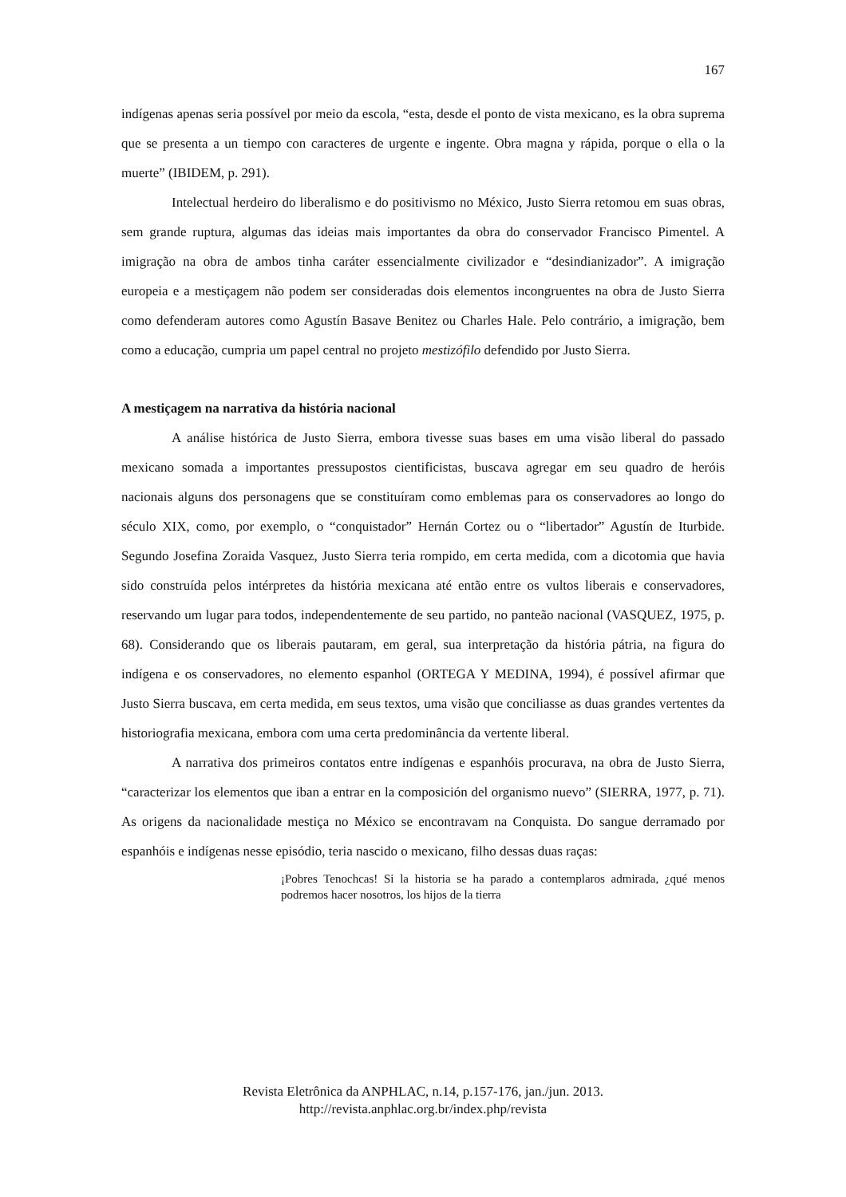167
indígenas apenas seria possível por meio da escola, “esta, desde el ponto de vista mexicano, es la obra suprema que se presenta a un tiempo con caracteres de urgente e ingente. Obra magna y rápida, porque o ella o la muerte” (IBIDEM, p. 291).
Intelectual herdeiro do liberalismo e do positivismo no México, Justo Sierra retomou em suas obras, sem grande ruptura, algumas das ideias mais importantes da obra do conservador Francisco Pimentel. A imigração na obra de ambos tinha caráter essencialmente civilizador e “desindianizador”. A imigração europeia e a mestiçagem não podem ser consideradas dois elementos incongruentes na obra de Justo Sierra como defenderam autores como Agustín Basave Benitez ou Charles Hale. Pelo contrário, a imigração, bem como a educação, cumpria um papel central no projeto mestizófilo defendido por Justo Sierra.
A mestiçagem na narrativa da história nacional
A análise histórica de Justo Sierra, embora tivesse suas bases em uma visão liberal do passado mexicano somada a importantes pressupostos cientificistas, buscava agregar em seu quadro de heróis nacionais alguns dos personagens que se constituíram como emblemas para os conservadores ao longo do século XIX, como, por exemplo, o “conquistador” Hernán Cortez ou o “libertador” Agustín de Iturbide. Segundo Josefina Zoraida Vasquez, Justo Sierra teria rompido, em certa medida, com a dicotomia que havia sido construída pelos intérpretes da história mexicana até então entre os vultos liberais e conservadores, reservando um lugar para todos, independentemente de seu partido, no panteão nacional (VASQUEZ, 1975, p. 68). Considerando que os liberais pautaram, em geral, sua interpretação da história pátria, na figura do indígena e os conservadores, no elemento espanhol (ORTEGA Y MEDINA, 1994), é possível afirmar que Justo Sierra buscava, em certa medida, em seus textos, uma visão que conciliasse as duas grandes vertentes da historiografia mexicana, embora com uma certa predominância da vertente liberal.
A narrativa dos primeiros contatos entre indígenas e espanhóis procurava, na obra de Justo Sierra, “caracterizar los elementos que iban a entrar en la composición del organismo nuevo” (SIERRA, 1977, p. 71). As origens da nacionalidade mestiça no México se encontravam na Conquista. Do sangue derramado por espanhóis e indígenas nesse episódio, teria nascido o mexicano, filho dessas duas raças:
¡Pobres Tenochcas! Si la historia se ha parado a contemplaros admirada, ¿qué menos podremos hacer nosotros, los hijos de la tierra
Revista Eletrônica da ANPHLAC, n.14, p.157-176, jan./jun. 2013.
http://revista.anphlac.org.br/index.php/revista